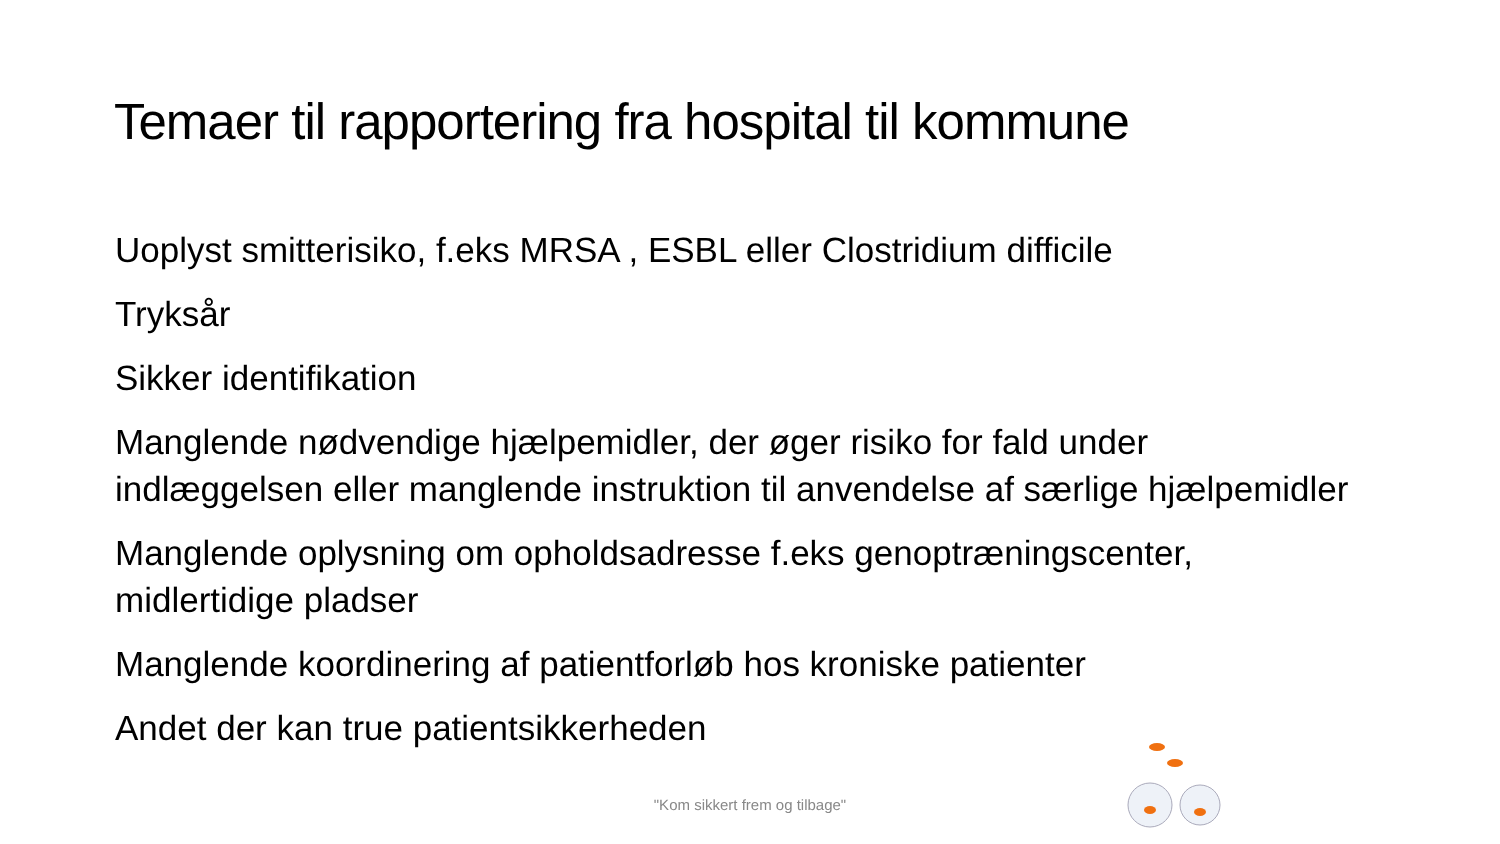Temaer til rapportering fra hospital til kommune
Uoplyst smitterisiko, f.eks MRSA , ESBL eller Clostridium difficile
Tryksår
Sikker identifikation
Manglende nødvendige hjælpemidler, der øger risiko for fald under indlæggelsen eller manglende instruktion til anvendelse af særlige hjælpemidler
Manglende oplysning om opholdsadresse f.eks genoptræningscenter, midlertidige pladser
Manglende koordinering af patientforløb hos kroniske patienter
Andet der kan true patientsikkerheden
"Kom sikkert frem og tilbage"